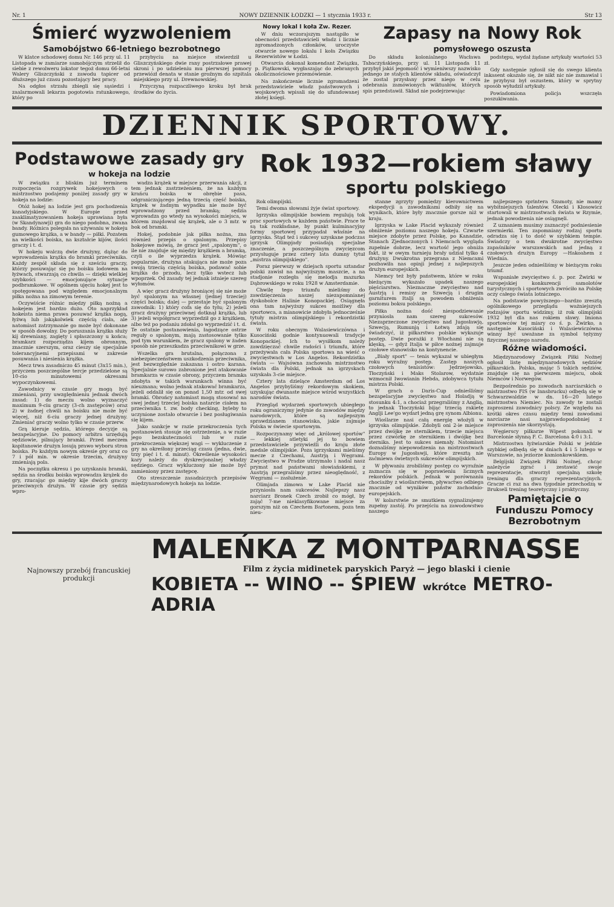Nr. 1 NOWY DZIENNIK ŁODZKI — 1 stycznia 1933 r. Str 13
Śmierć wyzwoleniem
Samobójstwo 66-letniego bezrobotnego
W klatce schodowej domu Nr. 146 przy ul. 11 Listopada w zamiarze samobójczym strzelił do siebie z rewolweru lokator tegoż domu 66-letni Walery Gliszczyński z zawodu tapicer od dłuższego już czasu pozostający bez pracy.
Na odgłos strzału zbiegli się sąsiedzi i zaalarmowali lekarza pogotowia ratunkowego, który po
przybyciu na miejsce stwierdził u Gliszczyńskiego dwie rany postrzałowe prawej skroni i po udzieleniu mu pierwszej pomocy przewiózł denata w stanie groźnym do szpitala miejskiego przy ul. Drewnowskiej.
Przyczyną rozpaczliwego kroku był brak środków do życia.
Nowy lokal I koła Zw. Rezer.
W dniu wczorajszym nastąpiło w obecności przedstawicieli władz i licznie zgromadzonych członków, uroczyste otwarcie nowego lokalu I koła Związku Rezerwistów w Łodzi.
Otwarcia dokonał komendant Związku, p. Piątkowski, wygłaszając do zebranych okolicznościowe przemówienie.
Na zakończenie licznie zgromadzeni przedstawiciele władz państwowych i wojskowych wpisali się do ufundowanej złotej księgi.
Zapasy na Nowy Rok
pomysłowego oszusta
Do składu kolonialnego Wacława Tabaczyńskiego, przy ul. 11 Listopada 11 przybył jakiś jegomość i wymieniwszy nazwisko jednego ze stałych klientów składu, oświadczył że został przysłany przez niego w celu odebrania zamówionych wiktuałów, których spis przedstawił. Skład nie podejrzewając
podstępu, wydał żądane artykuły wartości 53 zł.
Gdy następnie zgłosił się do swego klienta inkasent okazało się, że nikt nic nie zamawiał i że przybysz był oszustem, który w sprytny sposób wyłudził artykuły.
Powiadomiona policja wszczęła poszukiwania.
DZIENNIK SPORTOWY.
Podstawowe zasady gry
w hokeja na lodzie
W związku z bliskim już terminem rozpoczęcia rozgrywek hokejowych o mistrzostwo podajemy poniżej zasady gry w hokeja na lodzie:
Otóż hokej na lodzie jest gra pochodzenia kanadyjskiego. W Europie przed zaaklimatyzowaniem hokeja uprawiana była (w Skandynawji) gra do niego podobna, zwana bandy. Różnica polegała na używaniu w hokeju gumowego krążka, a w bandy — piłki. Pozatem na wielkości boiska, na kształcie kijów, ilości graczy i t. d.
W hokeju walczą dwie drużyny, dążąc do wprowadzenia krążka do bramki przeciwnika. Każdy zespół składa się z sześciu graczy, którzy posuwając się po boisku lodowem na łyżwach, stwarzają co chwila — dzięki wielkiej szybkości — emocjonujące sytuacje podbramkowe. W ogólnem ujęciu hokej jest to spotęgowana pod względem emocjonalnym piłka nożna na zimowym terenie.
Oczywiście różnic między piłką nożną a hokejem jest bardzo dużo. Oto naprzykład hokeista niema prawa posuwać krążka nogą, łyżwą lub jakąkolwiek częścią ciała, ale natomiast zatrzymanie go może być dokonane w sposób dowolny. Do poruszania krążka służy kij drewniany, zagięty i spłaszczony u końca; bramkarz rozporządza kijem obronnym, znacznie szerszym, oraz cieszy się specjalnie tolerancyjnemi przepisami w zakresie posuwania i niesienia krążka.
Mecz trwa zasadniczo 45 minut (3x15 min.), przyczem poszczególne tercje przedzielone są 10-cio minutowemi okresami wypoczynkowemi.
Zawodnicy w czasie gry mogą być zmieniani, przy uwzględnieniu jednak dwóch zasad: 1) do meczu wolno wyznaczyć maximum 9-ciu graczy (3-ch zastępców) oraz 2) w żadnej chwili na boisku nie może być więcej, niż 6-ciu graczy jednej drużyny. Zmieniać graczy wolno tylko w czasie przerw.
Grą kieruje sędzia, którego decyzje są bezapelacyjne. Do pomocy arbitra urzędują sędziowie, pilnujący bramki. Przed meczem kapitanowie drużyn losują prawo wyboru stron boiska. Po każdym nowym okresie gry oraz co 7 i pół min. w okresie trzecim, drużyny zmieniają pola.
Na początku okresu i po uzyskaniu bramki, sędzia na środku boiska wprowadza krążek do gry, rzucając go między kije dwóch graczy przeciwnych drużyn. W czasie gry sędzia wpro-
wadza krążek w miejsce przerwania akcji, z tem jednak zastrzeżeniem, że na każdym krańcu boiska w obrębie pasa, odgraniczającego jedną trzecią część boiska, krążek w żadnym wypadku nie może być wprowadzony przed bramką; sędzia wprowadza go wtedy na wysokości miejsca, w którem znajdował się krążek, ale o 3 mtr. w bok od bramki.
Hokej, podobnie jak piłka nożna, zna również przepis o spalonym. Przepisy hokejowe mówią, że gracz jest „spalonym", o ile nie znajduje się między krążkiem a bramką, czyli o ile wyprzedza krążek. Mówiąc popularnie, drużyna atakująca nie może poza swoją trzecią częścią boiska, podawać sobie krążka do przodu, lecz tylko wstecz lub wpoprzek. Od zasady tej jednak istnieje szereg wyłomów.
A więc gracz drużyny broniącej się nie może być spalonym na własnej (jednej trzeciej) części boiska; dalej — przestaje być spalonym zawodnik: 1) który cofa się do tyłu; 2) jeżeli gracz drużyny przeciwnej dotknął krążka, lub 3) jeżeli współgracz wyprzedził go z krążkiem, albo też po podaniu zdołał go wyprzedzić i t. d. Te ostatnie postanowienia, łagodzące ostrze reguły o spalonym, mają zastosowanie tylko pod tym warunkiem, że gracz spalony w żaden sposób nie przeszkadza przeciwnikowi w grze.
Wszelka gra brutalna, połączona z niebezpieczeństwem uszkodzenia przeciwnika, jest bezwzględnie zakazana i ostro karana. Specjalnie surowo zabronione jest atakowanie bramkarza w czasie obrony, przyczem bramka zdobyta w takich warunkach winna być nieuznana; wolno jednak atakować bramkarza, jeżeli oddalił się on ponad 1,50 mtr. od swej bramki. Obrońcy natomiast mogą stosować na swej jednej trzeciej boiska natarcie ciałem na przeciwnika t. zw. body checking, byleby to uczynione zostało otwarcie i bez posługiwania się kijem.
Jako sankcje w razie przekroczenia tych postanowień stosuje się ostrzeżenie, a w razie jego bezskuteczności lub w razie przekroczenia większej wagi — wykluczenie z gry na okreśłony przeciąg czasu (jedna, dwie, trzy pięć i t. d. minut). Określenie wysokości kary należy do dyskrecjonalnej władzy sędziego. Gracz wykluczony nie może być zamieniony przez zastępcę.
Oto streszczenie zasadniczych przepisów międzynarodowych hokeja na lodzie.
Rok 1932—rokiem sławy
sportu polskiego
Rok olimpijski.
Temi dwoma słowami żyje świat sportowy.
Igrzyska olimpijskie bowiem regulują tok prac sportowych w każdem państwie. Prace te są tak rozkładane, by punkt kulminacyjny formy sportowej przypadał właśnie na igrzyska. Stąd też i sukcesy uzyskane podczas igrzysk Olimpjady posiadają specjalne znaczenie, a poszczególnym zwycięzcom przysługuje przez cztery lata dumny tytuł „mistrza olimpijskiego".
Poraz pierwszy w dziejach sportu sztandar polski zawisł na najwyższym maszcie, a na stadjonie rozległa się melodja mazurka Dąbrowskiego w roku 1928 w Amsterdamie.
Chwilę tego triumfu mieliśmy do zawdzięczenia naszej niezapomnianej dyskobolce Halinie Konopackiej. Osiągnęła ona tam najwyższy sukces możliwy dla sportowca, a mianowicie zdobyła jednocześnie tytuły mistrza olimpijskiego i rekordzistki świata.
W roku obecnym Walasiewiczówna i Kusociński godnie kontynuowali tradycje Konopackiej. Ich to wysiłkom należy zawdzięczać chwile radości i triumfu, które przeżywała cała Polska sportowa na wieść o zwycięstwach w Los Angelos. Rekordzistka świata — Wajsówna zachowała mistrzostwo świata dla Polski, jednak na igrzyskach uzyskała 3-cie miejsce.
Cztery lata dzielące Amsterdam od Los Angelos przybyliśmy rekordowym skokiem, uzyskując dwunaste miejsce wśród wszystkich narodów świata.
Przegląd wydarzeń sportowych ubiegłego roku ograniczymy jedynie do zawodów między narodowych, które są najlepszym sprawdzianem stanowiska, jakie zajmuje Polska w świecie sportowym.
Rozpoczynamy więc od „królowej sportów" — lekkiej atletyki jej to bowiem przedstawiciele przywieźli do kraju złote medale olimpijskie. Poza igrzyskami mieliśmy mecze z Czechami, Austrją i Węgrami. Zwycięstwo w Pradze utrzymało i nadal nasz prymat nad państwami słowiańskiemi, z Austrją przegraliśmy przez nieoględność, z Węgrami — zasłużenie.
Olimjada zimowa w Lake Placid nie przyniosła nam sukcesów. Najlepszy nasz narciarz Bronek Czech zrobił co mógł, by zająć 7-me nieklasyfikowane miejsce za gorszym niż on Czechem Bartonem, poza tem nieu-
stanne zgrzyty pomiędzy kierownictwem ekspedycji a zawodnikami odbiły się na wynikach, które były znacznie gorsze niż w kraju.
Igrzyska w Lake Placid wykazały również obniżenie poziomu naszego hokeju. Czwarte miejsce zdobyte przez Polskę, po Kanadzie, Stanach Zjednoczonych i Niemcach wygląda zupełnie dobrze, lecz wartość jego obniża fakt, iż w owym turnieju brały udział tylko 4 drużyny. Dwukrotna przegrana z Niemcami pozbawiła nas opinji jednej z najlepszych drużyn europejskich.
Niemcy też były państwem, które w roku bieżącym wykazało upadek naszego pięściarstwa. Nieznaczne zwycięstwo nad Austrją i remisy ze Szwecją i drugim garniturem Italji są powodem obniżenia poziomu boksu polskiego.
Piłka nożna dość niespodziewanie przyniosła nam szereg sukcesów. Niezaprzeczone zwycięstwo nad Jugosławją, Szwecją, Rumunją i Łotwą zdają się świadczyć, iż piłkarstwo polskie wykazuje postęp. Dwie porażki z Włochami nie są klęską, — gdyż Italja w piłce nożnej zajmuje czołowe stanowisko na kontynencie.
„Biały sport" — tenis wykazał w ubiegłym roku wyraźny postęp. Zastęp naszych czołowych tenisistów: Jędrzejowska, Tłoczyński i Maks Stolarow, wydatnie wzmocnił Iwowianin Hebda, zdobywca tytułu mistrza Polski.
W grach o Daris-Cup odnieśliśmy bezapelacyjne zwycięstwo nad Holadją w stosunku 4:1, a chociaż przegraliśmy z Anglią, to jednak Tłoczyński bijąc trzecią rakietę Anglji Lee'go wydarł jedną grę synom Albionu.
Wioślarze nasi całą energię włożyli w igrzyska olimpijskie. Zdobyli oni 2-ie miejsce przez dwójkę ze sternikiem, trzecie miejsca przez czwórkę ze sternikiem i dwójkę bez sternika. Jest to sukces niemały. Natomiast doznaliśmy niepowodzenia na mistrzostwach Europy w Jugosławji, które zresztą nie zaćmiewa świetnych sukcesów olimpijskich.
W pływaniu zrobiliśmy postęp co wyraźnie zaznacza się w poprawieniu licznych rekordów polskich. Jednak w porównaniu chociażby z wioślarstwem, pływactwo odbiega znacznie od wyników państw zachodnio-europejskich.
W kolarstwie ze smutkiem sygnalizujemy zupełny zastój. Po przejściu na zawodowstwo naszego
najlepszego sprintera Szamoty, nie mamy wybitniejszych talentów. Olecki i Kłosowicz startowali w mistrzostwach świata w Rzymie, jednak powodzenia nie osiągnęli.
Z uznaniem musimy zaznaczyć podniesienie szermierki. Ten zapomniany rodzaj sportu odradza się i to dość w szybkiem tempie. Świadczy o tem dwukrotne zwycięstwo zapaśników warszawskich nad jedną z czołowych drużyn Europy —Hakoahem z Wiednia.
Jeszcze jeden odnieśliśmy w bieżącym roku triumf.
Wspaniałe zwycięstwo ś. p. por. Żwirki w europejskiej konkurencji samolotów turystycznych i sportowych zwróciło na Polskę oczy całego świata lotniczego.
Na podstawie powyższego—bardzo zresztą ogólnikowego przeglądu ważniejszych rodzajów sportu widzimy, iż rok olimpijski 1932 był dla nas rokiem sławy. Imiona sportowców tej miary co ś. p. Żwirko, a następnie Kusociński i Walasiewiczówna winny być uważane za symbol tężyzny fizycznej naszego narodu.
Różne wiadomości.
Międzynarodowy Związek Piłki Nożnej ogłosił listę międzynarodowych sędziów piłkarskich. Polska, mając 5 takich sędziów, znajduje się na pierwszem miejscu, obok Niemców i Norwegów.
Bezpośrednio po zawodach narciarskich o mistrzostwo FIS (w Innsbrucku) odbędą się w Schwarzwaldzie w dn. 16—20 lutego mistrzostwa Niemiec. Na zawody te zostali zaproszeni zawodnicy polscy. Ze względu na krótki okres czasu między temi zawodami narciarze nasi najprawdopodobniej z zaproszenia nie skorzystają.
Węgierscy piłkarze Wipest pokonali w Barcelonie słynną F. C. Barcelona 4:0 i 3:1.
Mistrzostwa łyżwiarskie Polski w jeździe szybkiej odbędą się w dniach 4 i 5 lutego w Warszawie, na jeziorze kamionkowskiem.
Belgijski Związek Piłki Nożnej, chcąc należycie zgrać i zestawić swoje reprezentacje, stworzył specjalną szkołę treningu dla graczy reprezentacyjnych. Gracze ci raz na dwa tygodnie przechodzą w Brukseli trening teoretyczny i praktyczny.
Pamiętajcie o Funduszu Pomocy Bezrobotnym
Najnowszy przebój francuskiej produkcji
MALEŃKA Z MONTPARNASSE
Film z życia midinetek paryskich Paryż — jego blaski i cienie
KOBIETA -- WINO -- ŚPIEW wkrótce METRO-ADRIA